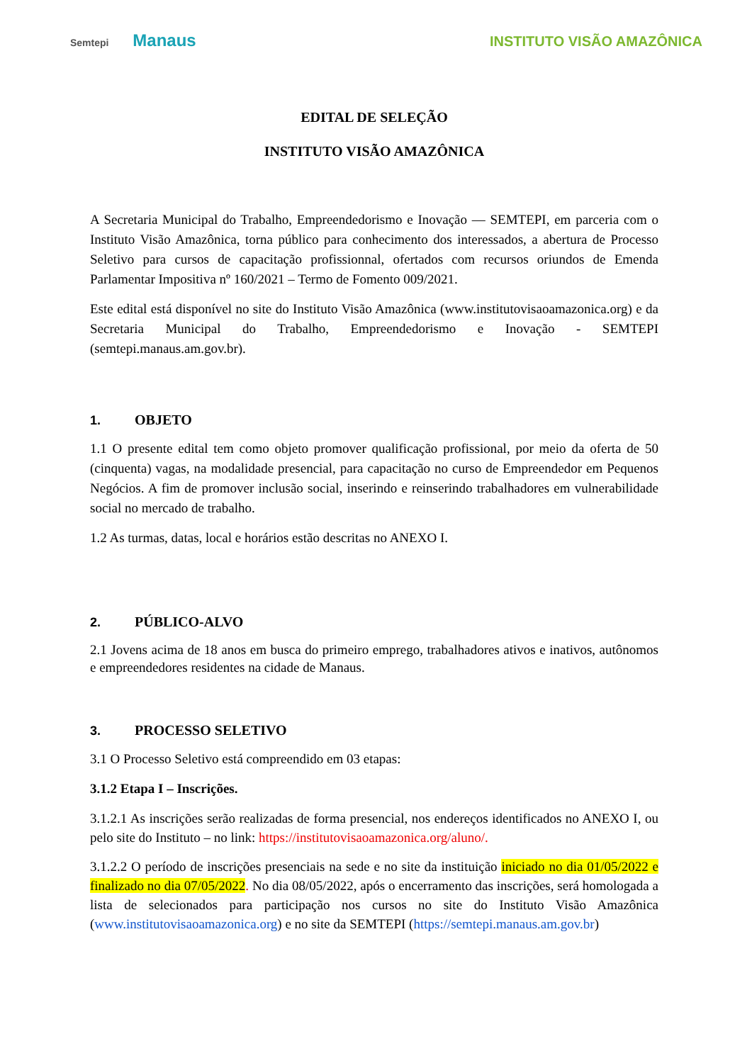Semtepi Manaus
INSTITUTO VISÃO AMAZÔNICA
EDITAL DE SELEÇÃO
INSTITUTO VISÃO AMAZÔNICA
A Secretaria Municipal do Trabalho, Empreendedorismo e Inovação — SEMTEPI, em parceria com o Instituto Visão Amazônica, torna público para conhecimento dos interessados, a abertura de Processo Seletivo para cursos de capacitação profissionnal, ofertados com recursos oriundos de Emenda Parlamentar Impositiva nº 160/2021 – Termo de Fomento 009/2021.
Este edital está disponível no site do Instituto Visão Amazônica (www.institutovisaoamazonica.org) e da Secretaria Municipal do Trabalho, Empreendedorismo e Inovação - SEMTEPI (semtepi.manaus.am.gov.br).
1. OBJETO
1.1 O presente edital tem como objeto promover qualificação profissional, por meio da oferta de 50 (cinquenta) vagas, na modalidade presencial, para capacitação no curso de Empreendedor em Pequenos Negócios. A fim de promover inclusão social, inserindo e reinserindo trabalhadores em vulnerabilidade social no mercado de trabalho.
1.2 As turmas, datas, local e horários estão descritas no ANEXO I.
2. PÚBLICO-ALVO
2.1 Jovens acima de 18 anos em busca do primeiro emprego, trabalhadores ativos e inativos, autônomos e empreendedores residentes na cidade de Manaus.
3. PROCESSO SELETIVO
3.1 O Processo Seletivo está compreendido em 03 etapas:
3.1.2 Etapa I – Inscrições.
3.1.2.1 As inscrições serão realizadas de forma presencial, nos endereços identificados no ANEXO I, ou pelo site do Instituto – no link: https://institutovisaoamazonica.org/aluno/.
3.1.2.2 O período de inscrições presenciais na sede e no site da instituição iniciado no dia 01/05/2022 e finalizado no dia 07/05/2022. No dia 08/05/2022, após o encerramento das inscrições, será homologada a lista de selecionados para participação nos cursos no site do Instituto Visão Amazônica (www.institutovisaoamazonica.org) e no site da SEMTEPI (https://semtepi.manaus.am.gov.br)